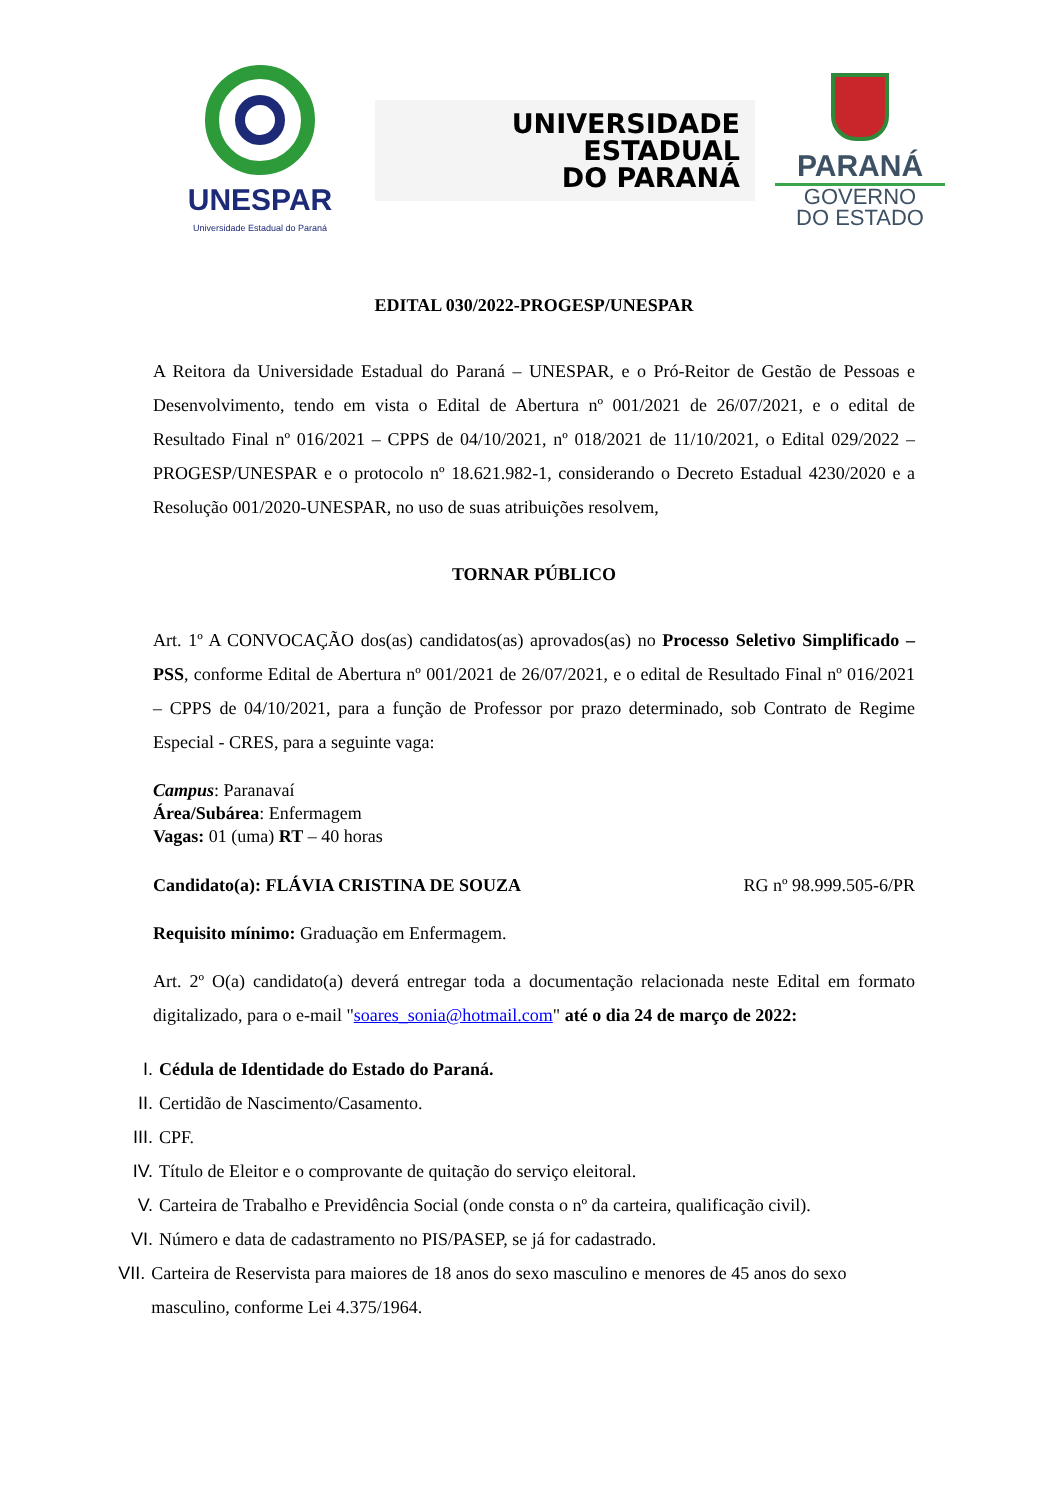UNESPAR
Universidade Estadual do Paraná
UNIVERSIDADE
ESTADUAL
DO PARANÁ
PARANÁ
GOVERNO
DO ESTADO
EDITAL 030/2022-PROGESP/UNESPAR
A Reitora da Universidade Estadual do Paraná – UNESPAR, e o Pró-Reitor de Gestão de Pessoas e Desenvolvimento, tendo em vista o Edital de Abertura nº 001/2021 de 26/07/2021, e o edital de Resultado Final nº 016/2021 – CPPS de 04/10/2021, nº 018/2021 de 11/10/2021, o Edital 029/2022 – PROGESP/UNESPAR e o protocolo nº 18.621.982-1, considerando o Decreto Estadual 4230/2020 e a Resolução 001/2020-UNESPAR, no uso de suas atribuições resolvem,
TORNAR PÚBLICO
Art. 1º A CONVOCAÇÃO dos(as) candidatos(as) aprovados(as) no Processo Seletivo Simplificado – PSS, conforme Edital de Abertura nº 001/2021 de 26/07/2021, e o edital de Resultado Final nº 016/2021 – CPPS de 04/10/2021, para a função de Professor por prazo determinado, sob Contrato de Regime Especial - CRES, para a seguinte vaga:
Campus: Paranavaí
Área/Subárea: Enfermagem
Vagas: 01 (uma) RT – 40 horas
Candidato(a): FLÁVIA CRISTINA DE SOUZA RG nº 98.999.505-6/PR
Requisito mínimo: Graduação em Enfermagem.
Art. 2º O(a) candidato(a) deverá entregar toda a documentação relacionada neste Edital em formato digitalizado, para o e-mail "soares_sonia@hotmail.com" até o dia 24 de março de 2022:
I. Cédula de Identidade do Estado do Paraná.
II. Certidão de Nascimento/Casamento.
III. CPF.
IV. Título de Eleitor e o comprovante de quitação do serviço eleitoral.
V. Carteira de Trabalho e Previdência Social (onde consta o nº da carteira, qualificação civil).
VI. Número e data de cadastramento no PIS/PASEP, se já for cadastrado.
VII.
Carteira de Reservista para maiores de 18 anos do sexo masculino e menores de 45 anos do sexo masculino, conforme Lei 4.375/1964.